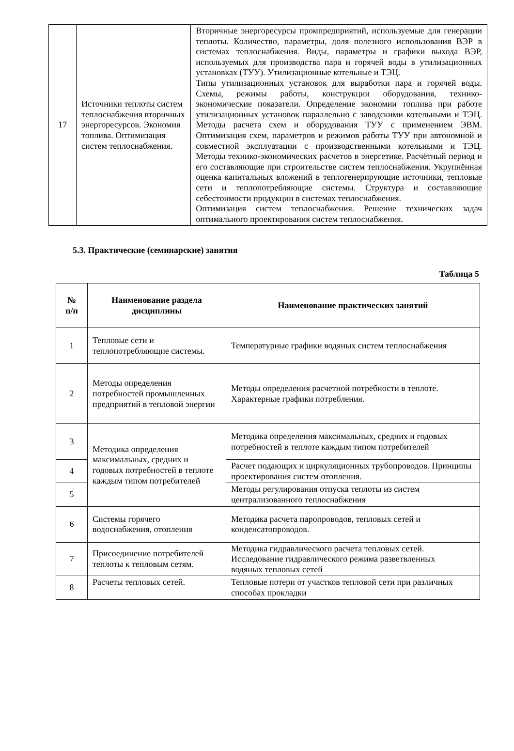| 17 | Источники теплоты систем теплоснабжения вторичных энергоресурсов. Экономия топлива. Оптимизация систем теплоснабжения. | Вторичные энергоресурсы промпредприятий, используемые для генерации теплоты. Количество, параметры, доля полезного использования ВЭР в системах теплоснабжения. Виды, параметры и графики выхода ВЭР, используемых для производства пара и горячей воды в утилизационных установках (ТУУ). Утилизационные котельные и ТЭЦ. Типы утилизационных установок для выработки пара и горячей воды. Схемы, режимы работы, конструкции оборудования, технико-экономические показатели. Определение экономии топлива при работе утилизационных установок параллельно с заводскими котельными и ТЭЦ. Методы расчета схем и оборудования ТУУ с применением ЭВМ. Оптимизация схем, параметров и режимов работы ТУУ при автономной и совместной эксплуатации с производственными котельными и ТЭЦ. Методы технико-экономических расчетов в энергетике. Расчётный период и его составляющие при строительстве систем теплоснабжения. Укрупнённая оценка капитальных вложений в теплогенерирующие источники, тепловые сети и теплопотребляющие системы. Структура и составляющие себестоимости продукции в системах теплоснабжения. Оптимизация систем теплоснабжения. Решение технических задач оптимального проектирования систем теплоснабжения. |
5.3. Практические (семинарские) занятия
Таблица 5
| № п/п | Наименование раздела дисциплины | Наименование практических занятий |
| --- | --- | --- |
| 1 | Тепловые сети и теплопотребляющие системы. | Температурные графики водяных систем теплоснабжения |
| 2 | Методы определения потребностей промышленных предприятий в тепловой энергии | Методы определения расчетной потребности в теплоте. Характерные графики потребления. |
| 3 | Методика определения максимальных, средних и годовых потребностей в теплоте каждым типом потребителей | Методика определения максимальных, средних и годовых потребностей в теплоте каждым типом потребителей |
| 4 | | Расчет подающих и циркуляционных трубопроводов. Принципы проектирования систем отопления. |
| 5 | | Методы регулирования отпуска теплоты из систем централизованного теплоснабжения |
| 6 | Системы горячего водоснабжения, отопления | Методика расчета паропроводов, тепловых сетей и конденсатопроводов. |
| 7 | Присоединение потребителей теплоты к тепловым сетям. | Методика гидравлического расчета тепловых сетей. Исследование гидравлического режима разветвленных водяных тепловых сетей |
| 8 | Расчеты тепловых сетей. | Тепловые потери от участков тепловой сети при различных способах прокладки |